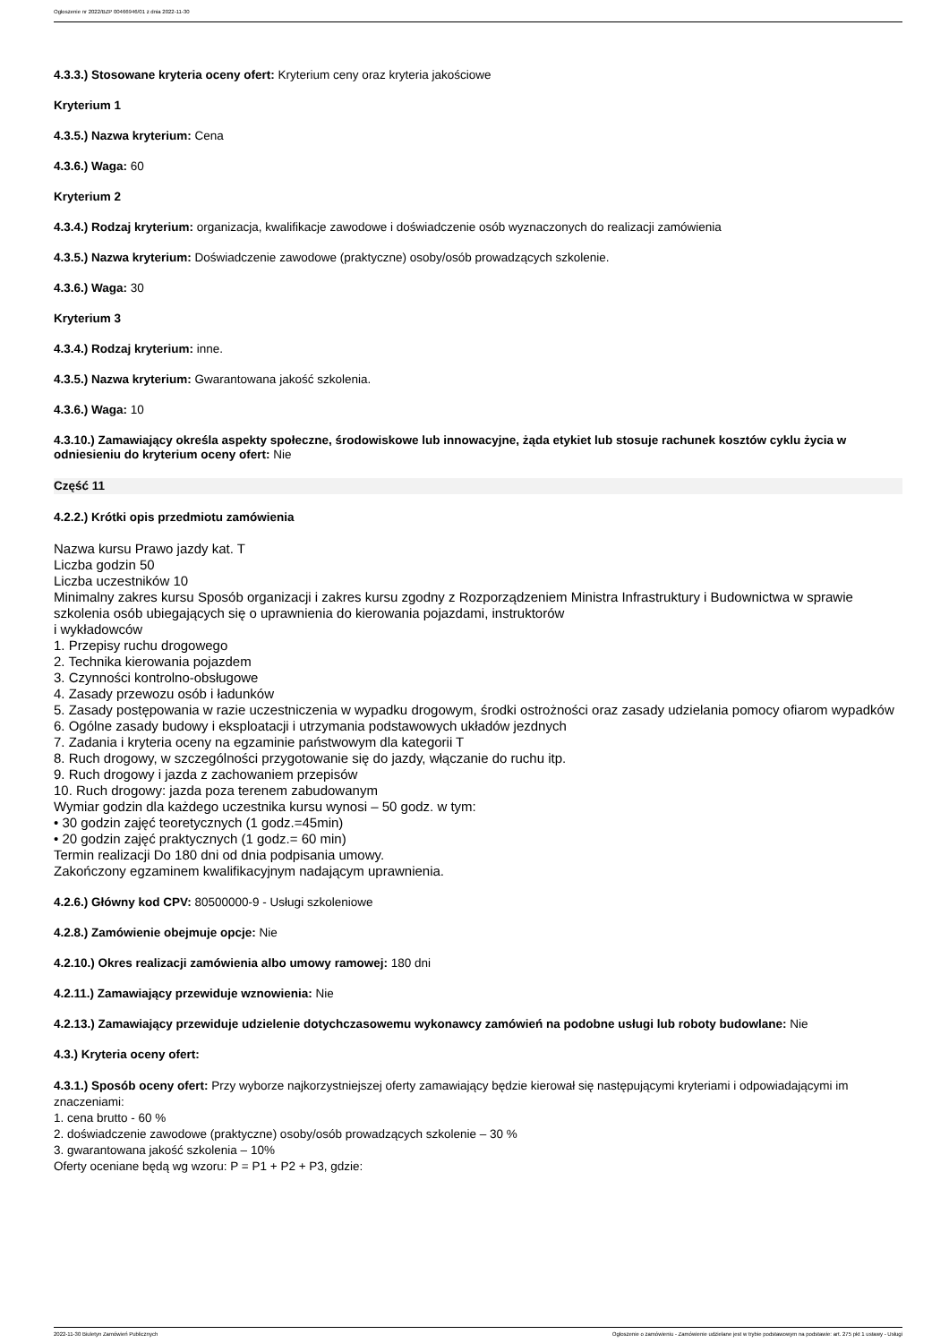Ogłoszenie nr 2022/BZP 00466946/01 z dnia 2022-11-30
4.3.3.) Stosowane kryteria oceny ofert: Kryterium ceny oraz kryteria jakościowe
Kryterium 1
4.3.5.) Nazwa kryterium: Cena
4.3.6.) Waga: 60
Kryterium 2
4.3.4.) Rodzaj kryterium: organizacja, kwalifikacje zawodowe i doświadczenie osób wyznaczonych do realizacji zamówienia
4.3.5.) Nazwa kryterium: Doświadczenie zawodowe (praktyczne) osoby/osób prowadzących szkolenie.
4.3.6.) Waga: 30
Kryterium 3
4.3.4.) Rodzaj kryterium: inne.
4.3.5.) Nazwa kryterium: Gwarantowana jakość szkolenia.
4.3.6.) Waga: 10
4.3.10.) Zamawiający określa aspekty społeczne, środowiskowe lub innowacyjne, żąda etykiet lub stosuje rachunek kosztów cyklu życia w odniesieniu do kryterium oceny ofert: Nie
Część 11
4.2.2.) Krótki opis przedmiotu zamówienia
Nazwa kursu Prawo jazdy kat. T
Liczba godzin 50
Liczba uczestników 10
Minimalny zakres kursu Sposób organizacji i zakres kursu zgodny z Rozporządzeniem Ministra Infrastruktury i Budownictwa w sprawie szkolenia osób ubiegających się o uprawnienia do kierowania pojazdami, instruktorów
i wykładowców
1. Przepisy ruchu drogowego
2. Technika kierowania pojazdem
3. Czynności kontrolno-obsługowe
4. Zasady przewozu osób i ładunków
5. Zasady postępowania w razie uczestniczenia w wypadku drogowym, środki ostrożności oraz zasady udzielania pomocy ofiarom wypadków
6. Ogólne zasady budowy i eksploatacji i utrzymania podstawowych układów jezdnych
7. Zadania i kryteria oceny na egzaminie państwowym dla kategorii T
8. Ruch drogowy, w szczególności przygotowanie się do jazdy, włączanie do ruchu itp.
9. Ruch drogowy i jazda z zachowaniem przepisów
10. Ruch drogowy: jazda poza terenem zabudowanym
Wymiar godzin dla każdego uczestnika kursu wynosi – 50 godz. w tym:
• 30 godzin zajęć teoretycznych (1 godz.=45min)
• 20 godzin zajęć praktycznych (1 godz.= 60 min)
Termin realizacji Do 180 dni od dnia podpisania umowy.
Zakończony egzaminem kwalifikacyjnym nadającym uprawnienia.
4.2.6.) Główny kod CPV: 80500000-9 - Usługi szkoleniowe
4.2.8.) Zamówienie obejmuje opcje: Nie
4.2.10.) Okres realizacji zamówienia albo umowy ramowej: 180 dni
4.2.11.) Zamawiający przewiduje wznowienia: Nie
4.2.13.) Zamawiający przewiduje udzielenie dotychczasowemu wykonawcy zamówień na podobne usługi lub roboty budowlane: Nie
4.3.) Kryteria oceny ofert:
4.3.1.) Sposób oceny ofert: Przy wyborze najkorzystniejszej oferty zamawiający będzie kierował się następującymi kryteriami i odpowiadającymi im znaczeniami:
1. cena brutto - 60 %
2. doświadczenie zawodowe (praktyczne) osoby/osób prowadzących szkolenie – 30 %
3. gwarantowana jakość szkolenia – 10%
Oferty oceniane będą wg wzoru: P = P1 + P2 + P3, gdzie:
2022-11-30 Biuletyn Zamówień Publicznych Ogłoszenie o zamówieniu - Zamówienie udzielane jest w trybie podstawowym na podstawie: art. 275 pkt 1 ustawy - Usługi